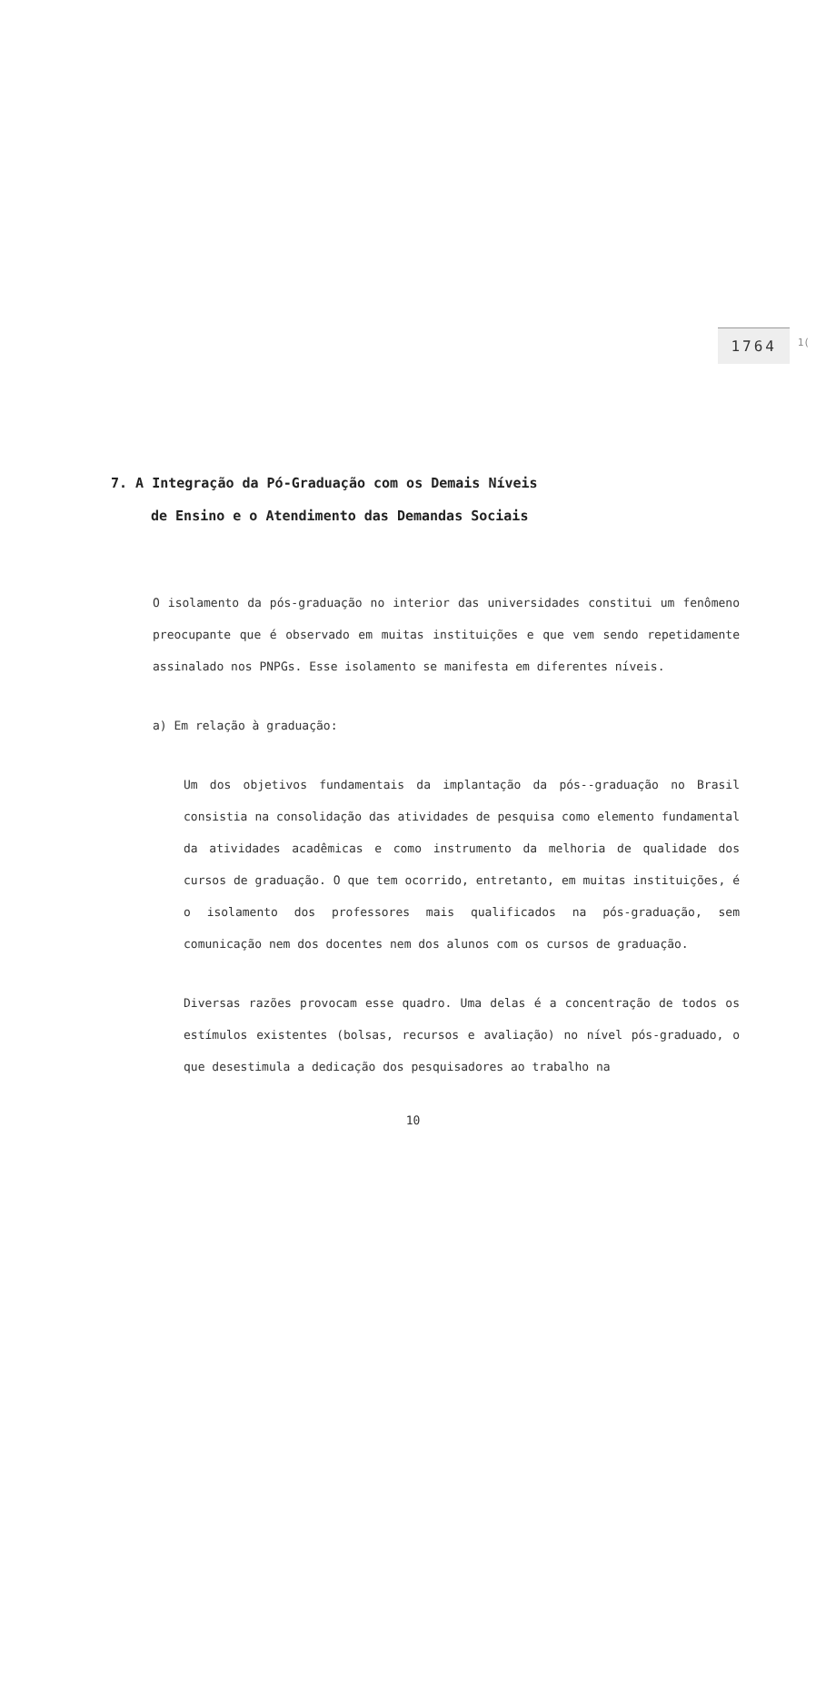1764
1(
7. A Integração da Pó-Graduação com os Demais Níveis
de Ensino e o Atendimento das Demandas Sociais
O isolamento da pós-graduação no interior das universidades constitui um fenômeno preocupante que é observado em muitas instituições e que vem sendo repetidamente assinalado nos PNPGs. Esse isolamento se manifesta em diferentes níveis.
a) Em relação à graduação:
Um dos objetivos fundamentais da implantação da pós--graduação no Brasil consistia na consolidação das atividades de pesquisa como elemento fundamental da atividades acadêmicas e como instrumento da melhoria de qualidade dos cursos de graduação. O que tem ocorrido, entretanto, em muitas instituições, é o isolamento dos professores mais qualificados na pós-graduação, sem comunicação nem dos docentes nem dos alunos com os cursos de graduação.
Diversas razões provocam esse quadro. Uma delas é a concentração de todos os estímulos existentes (bolsas, recursos e avaliação) no nível pós-graduado, o que desestimula a dedicação dos pesquisadores ao trabalho na
10